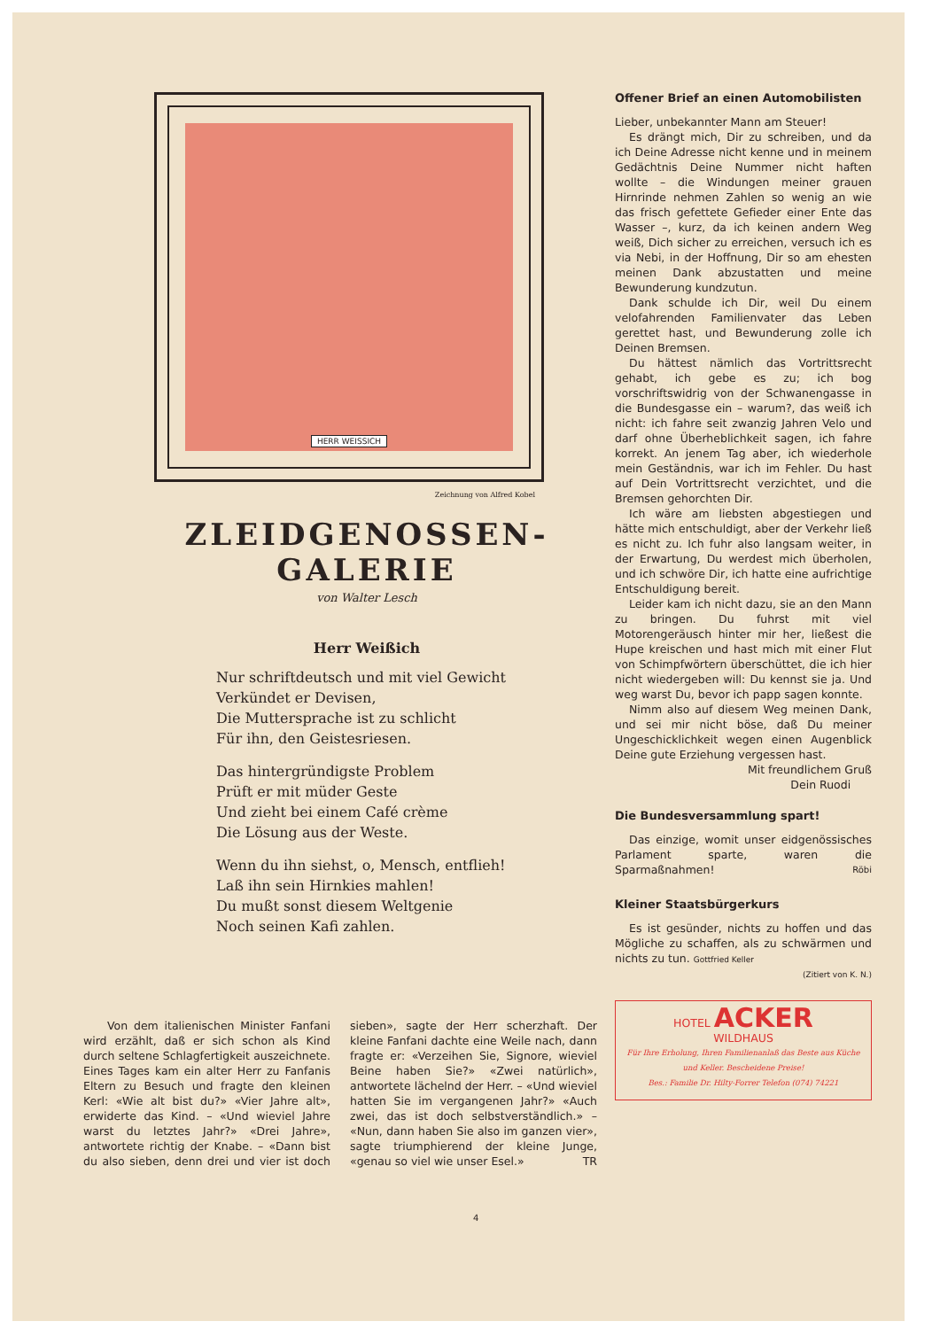HERR WEISSICH
Zeichnung von Alfred Kobel
ZLEIDGENOSSEN-GALERIE
von Walter Lesch
Herr Weißich
Nur schriftdeutsch und mit viel Gewicht
Verkündet er Devisen,
Die Muttersprache ist zu schlicht
Für ihn, den Geistesriesen.
Das hintergründigste Problem
Prüft er mit müder Geste
Und zieht bei einem Café crème
Die Lösung aus der Weste.
Wenn du ihn siehst, o, Mensch, entflieh!
Laß ihn sein Hirnkies mahlen!
Du mußt sonst diesem Weltgenie
Noch seinen Kafi zahlen.
Von dem italienischen Minister Fanfani wird erzählt, daß er sich schon als Kind durch seltene Schlagfertigkeit auszeichnete. Eines Tages kam ein alter Herr zu Fanfanis Eltern zu Besuch und fragte den kleinen Kerl: «Wie alt bist du?» «Vier Jahre alt», erwiderte das Kind. – «Und wieviel Jahre warst du letztes Jahr?» «Drei Jahre», antwortete richtig der Knabe. – «Dann bist du also sieben, denn drei und vier ist doch sieben», sagte der Herr scherzhaft. Der kleine Fanfani dachte eine Weile nach, dann fragte er: «Verzeihen Sie, Signore, wieviel Beine haben Sie?» «Zwei natürlich», antwortete lächelnd der Herr. – «Und wieviel hatten Sie im vergangenen Jahr?» «Auch zwei, das ist doch selbstverständlich.» – «Nun, dann haben Sie also im ganzen vier», sagte triumphierend der kleine Junge, «genau so viel wie unser Esel.» TR
Offener Brief an einen Automobilisten
Lieber, unbekannter Mann am Steuer!
Es drängt mich, Dir zu schreiben, und da ich Deine Adresse nicht kenne und in meinem Gedächtnis Deine Nummer nicht haften wollte – die Windungen meiner grauen Hirnrinde nehmen Zahlen so wenig an wie das frisch gefettete Gefieder einer Ente das Wasser –, kurz, da ich keinen andern Weg weiß, Dich sicher zu erreichen, versuch ich es via Nebi, in der Hoffnung, Dir so am ehesten meinen Dank abzustatten und meine Bewunderung kundzutun.
Dank schulde ich Dir, weil Du einem velofahrenden Familienvater das Leben gerettet hast, und Bewunderung zolle ich Deinen Bremsen.
Du hättest nämlich das Vortrittsrecht gehabt, ich gebe es zu; ich bog vorschriftswidrig von der Schwanengasse in die Bundesgasse ein – warum?, das weiß ich nicht: ich fahre seit zwanzig Jahren Velo und darf ohne Überheblichkeit sagen, ich fahre korrekt. An jenem Tag aber, ich wiederhole mein Geständnis, war ich im Fehler. Du hast auf Dein Vortrittsrecht verzichtet, und die Bremsen gehorchten Dir.
Ich wäre am liebsten abgestiegen und hätte mich entschuldigt, aber der Verkehr ließ es nicht zu. Ich fuhr also langsam weiter, in der Erwartung, Du werdest mich überholen, und ich schwöre Dir, ich hatte eine aufrichtige Entschuldigung bereit.
Leider kam ich nicht dazu, sie an den Mann zu bringen. Du fuhrst mit viel Motorengeräusch hinter mir her, ließest die Hupe kreischen und hast mich mit einer Flut von Schimpfwörtern überschüttet, die ich hier nicht wiedergeben will: Du kennst sie ja. Und weg warst Du, bevor ich papp sagen konnte.
Nimm also auf diesem Weg meinen Dank, und sei mir nicht böse, daß Du meiner Ungeschicklichkeit wegen einen Augenblick Deine gute Erziehung vergessen hast.
Mit freundlichem Gruß
Dein Ruodi
Die Bundesversammlung spart!
Das einzige, womit unser eidgenössisches Parlament sparte, waren die Sparmaßnahmen! Röbi
Kleiner Staatsbürgerkurs
Es ist gesünder, nichts zu hoffen und das Mögliche zu schaffen, als zu schwärmen und nichts zu tun. Gottfried Keller
(Zitiert von K. N.)
HOTEL ACKER
WILDHAUS
Für Ihre Erholung, Ihren Familienanlaß das Beste aus Küche und Keller. Bescheidene Preise!
Bes.: Familie Dr. Hilty-Forrer Telefon (074) 74221
4